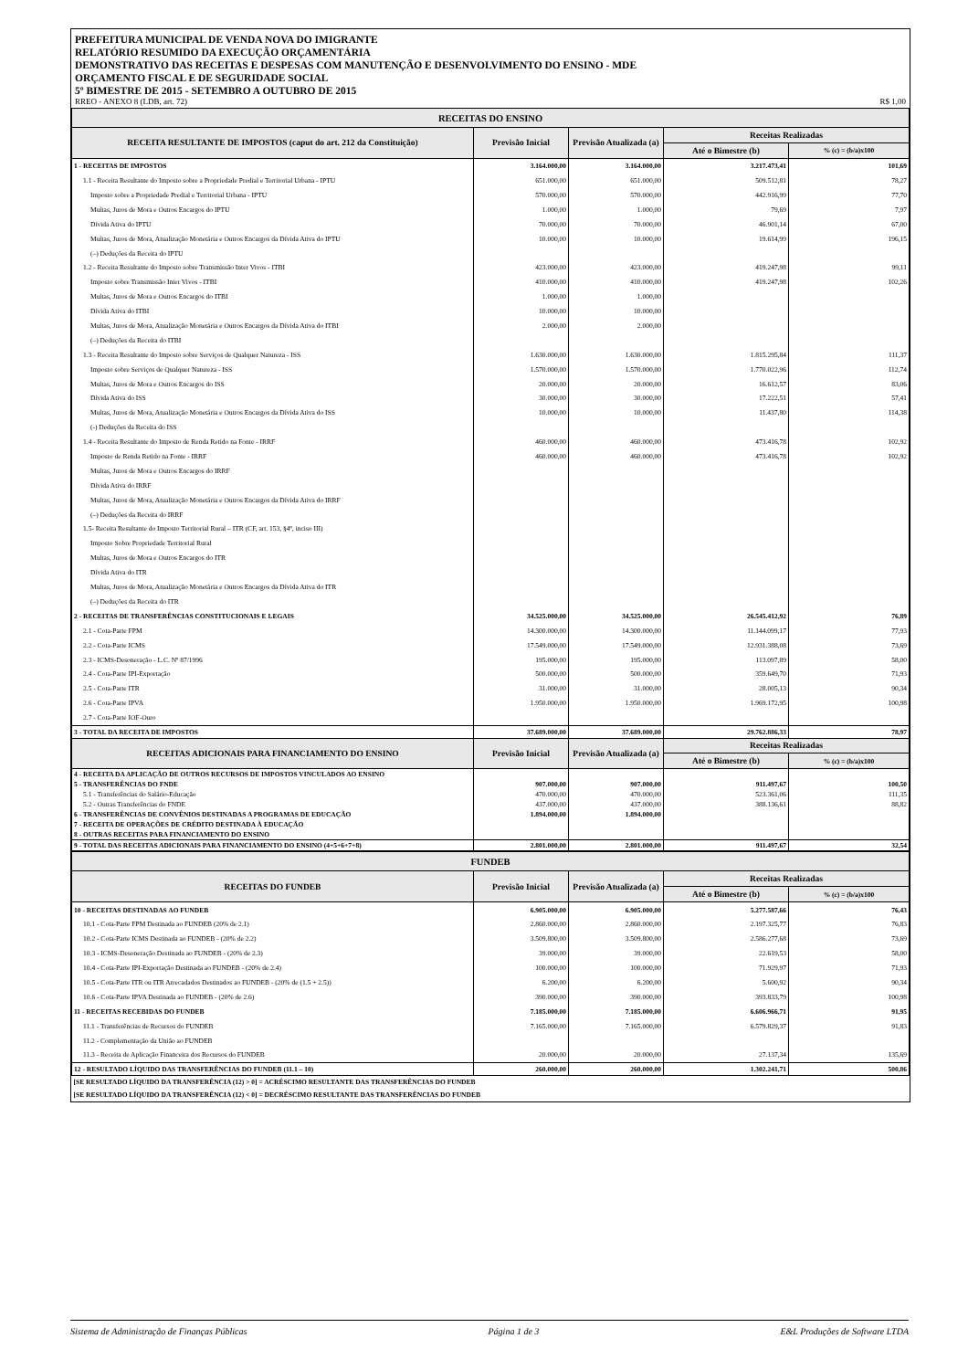PREFEITURA MUNICIPAL DE VENDA NOVA DO IMIGRANTE
RELATÓRIO RESUMIDO DA EXECUÇÃO ORÇAMENTÁRIA
DEMONSTRATIVO DAS RECEITAS E DESPESAS COM MANUTENÇÃO E DESENVOLVIMENTO DO ENSINO - MDE
ORÇAMENTO FISCAL E DE SEGURIDADE SOCIAL
5º BIMESTRE DE 2015 - SETEMBRO A OUTUBRO DE 2015
RREO - ANEXO 8 (LDB, art. 72) R$ 1,00
| RECEITAS DO ENSINO | | | | |
| RECEITA RESULTANTE DE IMPOSTOS (caput do art. 212 da Constituição) | Previsão Inicial | Previsão Atualizada (a) | Receitas Realizadas | |
| | | | Até o Bimestre (b) | % (c) = (b/a)x100 |
| 1 - RECEITAS DE IMPOSTOS | 3.164.000,00 | 3.164.000,00 | 3.217.473,41 | 101,69 |
| 1.1 - Receita Resultante do Imposto sobre a Propriedade Predial e Territorial Urbana - IPTU | 651.000,00 | 651.000,00 | 509.512,81 | 78,27 |
| Imposto sobre a Propriedade Predial e Territorial Urbana - IPTU | 570.000,00 | 570.000,00 | 442.916,99 | 77,70 |
| Multas, Juros de Mora e Outros Encargos do IPTU | 1.000,00 | 1.000,00 | 79,69 | 7,97 |
| Dívida Ativa do IPTU | 70.000,00 | 70.000,00 | 46.901,14 | 67,00 |
| Multas, Juros de Mora, Atualização Monetária e Outros Encargos da Dívida Ativa do IPTU | 10.000,00 | 10.000,00 | 19.614,99 | 196,15 |
| (–) Deduções da Receita do IPTU | | | | |
| 1.2 - Receita Resultante do Imposto sobre Transmissão Inter Vivos - ITBI | 423.000,00 | 423.000,00 | 419.247,98 | 99,11 |
| Imposto sobre Transmissão Inter Vivos - ITBI | 410.000,00 | 410.000,00 | 419.247,98 | 102,26 |
| Multas, Juros de Mora e Outros Encargos do ITBI | 1.000,00 | 1.000,00 | | |
| Dívida Ativa do ITBI | 10.000,00 | 10.000,00 | | |
| Multas, Juros de Mora, Atualização Monetária e Outros Encargos da Dívida Ativa do ITBI | 2.000,00 | 2.000,00 | | |
| (–) Deduções da Receita do ITBI | | | | |
| 1.3 - Receita Resultante do Imposto sobre Serviços de Qualquer Natureza - ISS | 1.630.000,00 | 1.630.000,00 | 1.815.295,84 | 111,37 |
| Imposto sobre Serviços de Qualquer Natureza - ISS | 1.570.000,00 | 1.570.000,00 | 1.770.022,96 | 112,74 |
| Multas, Juros de Mora e Outros Encargos do ISS | 20.000,00 | 20.000,00 | 16.612,57 | 83,06 |
| Dívida Ativa do ISS | 30.000,00 | 30.000,00 | 17.222,51 | 57,41 |
| Multas, Juros de Mora, Atualização Monetária e Outros Encargos da Dívida Ativa do ISS | 10.000,00 | 10.000,00 | 11.437,80 | 114,38 |
| (-) Deduções da Receita do ISS | | | | |
| 1.4 - Receita Resultante do Imposto de Renda Retido na Fonte - IRRF | 460.000,00 | 460.000,00 | 473.416,78 | 102,92 |
| Imposto de Renda Retido na Fonte - IRRF | 460.000,00 | 460.000,00 | 473.416,78 | 102,92 |
| Multas, Juros de Mora e Outros Encargos do IRRF | | | | |
| Dívida Ativa do IRRF | | | | |
| Multas, Juros de Mora, Atualização Monetária e Outros Encargos da Dívida Ativa do IRRF | | | | |
| (–) Deduções da Receita do IRRF | | | | |
| 1.5- Receita Resultante do Imposto Territorial Rural – ITR (CF, art. 153, §4º, inciso III) | | | | |
| Imposto Sobre Propriedade Territorial Rural | | | | |
| Multas, Juros de Mora e Outros Encargos do ITR | | | | |
| Dívida Ativa do ITR | | | | |
| Multas, Juros de Mora, Atualização Monetária e Outros Encargos da Dívida Ativa do ITR | | | | |
| (–) Deduções da Receita do ITR | | | | |
| 2 - RECEITAS DE TRANSFERÊNCIAS CONSTITUCIONAIS E LEGAIS | 34.525.000,00 | 34.525.000,00 | 26.545.412,92 | 76,89 |
| 2.1 - Cota-Parte FPM | 14.300.000,00 | 14.300.000,00 | 11.144.099,17 | 77,93 |
| 2.2 - Cota-Parte ICMS | 17.549.000,00 | 17.549.000,00 | 12.931.388,08 | 73,69 |
| 2.3 - ICMS-Desoneração - L.C. Nº 87/1996 | 195.000,00 | 195.000,00 | 113.097,89 | 58,00 |
| 2.4 - Cota-Parte IPI-Exportação | 500.000,00 | 500.000,00 | 359.649,70 | 71,93 |
| 2.5 - Cota-Parte ITR | 31.000,00 | 31.000,00 | 28.005,13 | 90,34 |
| 2.6 - Cota-Parte IPVA | 1.950.000,00 | 1.950.000,00 | 1.969.172,95 | 100,98 |
| 2.7 - Cota-Parte IOF-Ouro | | | | |
| 3 - TOTAL DA RECEITA DE IMPOSTOS | 37.689.000,00 | 37.689.000,00 | 29.762.886,33 | 78,97 |
| RECEITAS ADICIONAIS PARA FINANCIAMENTO DO ENSINO | Previsão Inicial | Previsão Atualizada (a) | Receitas Realizadas | |
| | | | Até o Bimestre (b) | % (c) = (b/a)x100 |
| 4 - RECEITA DA APLICAÇÃO DE OUTROS RECURSOS DE IMPOSTOS VINCULADOS AO ENSINO | | | | |
| 5 - TRANSFERÊNCIAS DO FNDE | 907.000,00 | 907.000,00 | 911.497,67 | 100,50 |
| 5.1 - Transferências do Salário-Educação | 470.000,00 | 470.000,00 | 523.361,06 | 111,35 |
| 5.2 - Outras Transferências do FNDE | 437.000,00 | 437.000,00 | 388.136,61 | 88,82 |
| 6 - TRANSFERÊNCIAS DE CONVÊNIOS DESTINADAS A PROGRAMAS DE EDUCAÇÃO | 1.894.000,00 | 1.894.000,00 | | |
| 7 - RECEITA DE OPERAÇÕES DE CRÉDITO DESTINADA À EDUCAÇÃO | | | | |
| 8 - OUTRAS RECEITAS PARA FINANCIAMENTO DO ENSINO | | | | |
| 9 - TOTAL DAS RECEITAS ADICIONAIS PARA FINANCIAMENTO DO ENSINO (4+5+6+7+8) | 2.801.000,00 | 2.801.000,00 | 911.497,67 | 32,54 |
| FUNDEB | | | | |
| RECEITAS DO FUNDEB | Previsão Inicial | Previsão Atualizada (a) | Receitas Realizadas | |
| | | | Até o Bimestre (b) | % (c) = (b/a)x100 |
| 10 - RECEITAS DESTINADAS AO FUNDEB | 6.905.000,00 | 6.905.000,00 | 5.277.587,66 | 76,43 |
| 10.1 - Cota-Parte FPM Destinada ao FUNDEB (20% de 2.1) | 2.860.000,00 | 2.860.000,00 | 2.197.325,77 | 76,83 |
| 10.2 - Cota-Parte ICMS Destinada ao FUNDEB - (20% de 2.2) | 3.509.800,00 | 3.509.800,00 | 2.586.277,68 | 73,69 |
| 10.3 - ICMS-Desoneração Destinada ao FUNDEB - (20% de 2.3) | 39.000,00 | 39.000,00 | 22.619,53 | 58,00 |
| 10.4 - Cota-Parte IPI-Exportação Destinada ao FUNDEB - (20% de 2.4) | 100.000,00 | 100.000,00 | 71.929,97 | 71,93 |
| 10.5 - Cota-Parte ITR ou ITR Arrecadados Destinados ao FUNDEB - (20% de (1.5 + 2.5)) | 6.200,00 | 6.200,00 | 5.600,92 | 90,34 |
| 10.6 - Cota-Parte IPVA Destinada ao FUNDEB - (20% de 2.6) | 390.000,00 | 390.000,00 | 393.833,79 | 100,98 |
| 11 - RECEITAS RECEBIDAS DO FUNDEB | 7.185.000,00 | 7.185.000,00 | 6.606.966,71 | 91,95 |
| 11.1 - Transferências de Recursos do FUNDEB | 7.165.000,00 | 7.165.000,00 | 6.579.829,37 | 91,83 |
| 11.2 - Complementação da União ao FUNDEB | | | | |
| 11.3 - Receita de Aplicação Financeira dos Recursos do FUNDEB | 20.000,00 | 20.000,00 | 27.137,34 | 135,69 |
| 12 - RESULTADO LÍQUIDO DAS TRANSFERÊNCIAS DO FUNDEB (11.1 – 10) | 260.000,00 | 260.000,00 | 1.302.241,71 | 500,86 |
| [SE RESULTADO LÍQUIDO DA TRANSFERÊNCIA (12) > 0] = ACRÉSCIMO RESULTANTE DAS TRANSFERÊNCIAS DO FUNDEB | | | | |
| [SE RESULTADO LÍQUIDO DA TRANSFERÊNCIA (12) < 0] = DECRÉSCIMO RESULTANTE DAS TRANSFERÊNCIAS DO FUNDEB | | | | |
Sistema de Administração de Finanças Públicas Página 1 de 3 E&L Produções de Software LTDA